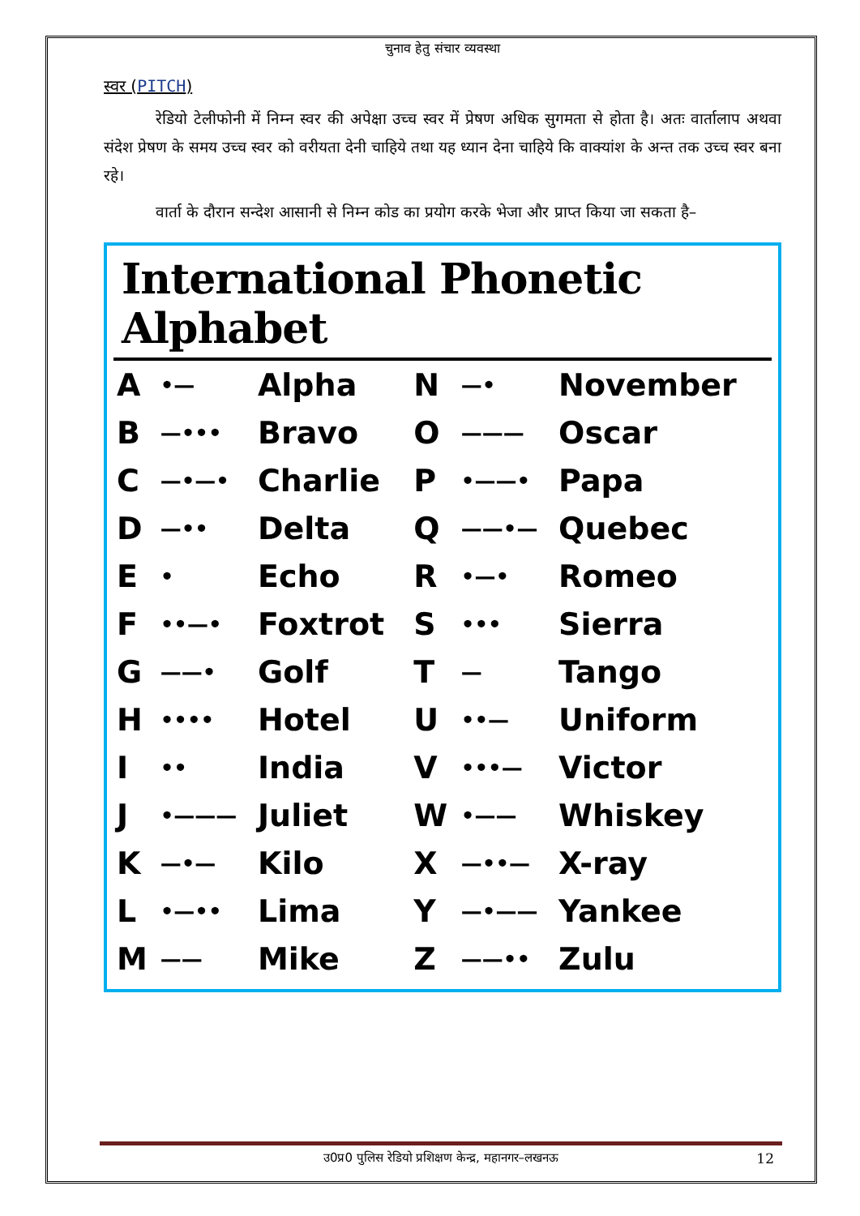चुनाव हेतु संचार व्यवस्था
स्वर (PITCH)
रेडियो टेलीफोनी में निम्न स्वर की अपेक्षा उच्च स्वर में प्रेषण अधिक सुगमता से होता है। अतः वार्तालाप अथवा संदेश प्रेषण के समय उच्च स्वर को वरीयता देनी चाहिये तथा यह ध्यान देना चाहिये कि वाक्यांश के अन्त तक उच्च स्वर बना रहे।
वार्ता के दौरान सन्देश आसानी से निम्न कोड का प्रयोग करके भेजा और प्राप्त किया जा सकता है–
International Phonetic Alphabet
| A | •— | Alpha | N | —• | November |
| B | —••• | Bravo | O | ——— | Oscar |
| C | —•—• | Charlie | P | •——• | Papa |
| D | —•• | Delta | Q | ——•— | Quebec |
| E | • | Echo | R | •—• | Romeo |
| F | ••—• | Foxtrot | S | ••• | Sierra |
| G | ——• | Golf | T | — | Tango |
| H | •••• | Hotel | U | ••— | Uniform |
| I | •• | India | V | •••— | Victor |
| J | •——— | Juliet | W | •—— | Whiskey |
| K | —•— | Kilo | X | —••— | X-ray |
| L | •—•• | Lima | Y | —•—— | Yankee |
| M | —— | Mike | Z | ——•• | Zulu |
उ0प्र0 पुलिस रेडियो प्रशिक्षण केन्द्र, महानगर–लखनऊ 12